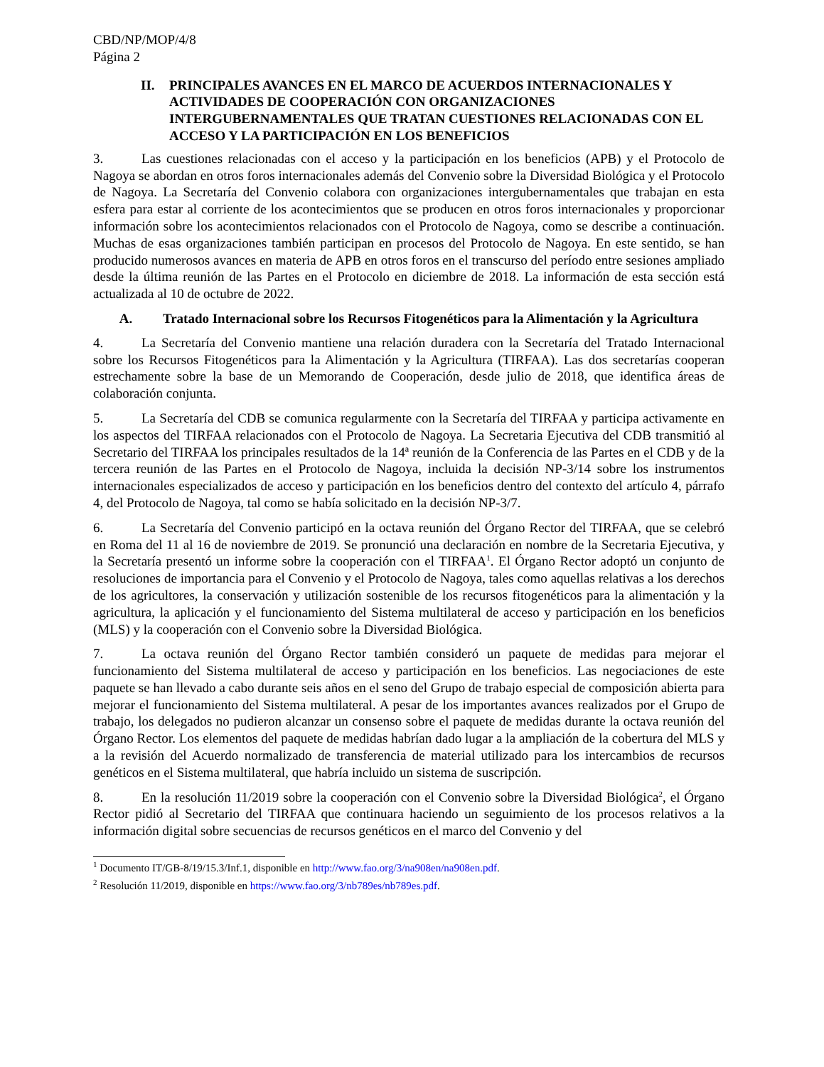CBD/NP/MOP/4/8
Página 2
II. PRINCIPALES AVANCES EN EL MARCO DE ACUERDOS INTERNACIONALES Y ACTIVIDADES DE COOPERACIÓN CON ORGANIZACIONES INTERGUBERNAMENTALES QUE TRATAN CUESTIONES RELACIONADAS CON EL ACCESO Y LA PARTICIPACIÓN EN LOS BENEFICIOS
3. Las cuestiones relacionadas con el acceso y la participación en los beneficios (APB) y el Protocolo de Nagoya se abordan en otros foros internacionales además del Convenio sobre la Diversidad Biológica y el Protocolo de Nagoya. La Secretaría del Convenio colabora con organizaciones intergubernamentales que trabajan en esta esfera para estar al corriente de los acontecimientos que se producen en otros foros internacionales y proporcionar información sobre los acontecimientos relacionados con el Protocolo de Nagoya, como se describe a continuación. Muchas de esas organizaciones también participan en procesos del Protocolo de Nagoya. En este sentido, se han producido numerosos avances en materia de APB en otros foros en el transcurso del período entre sesiones ampliado desde la última reunión de las Partes en el Protocolo en diciembre de 2018. La información de esta sección está actualizada al 10 de octubre de 2022.
A. Tratado Internacional sobre los Recursos Fitogenéticos para la Alimentación y la Agricultura
4. La Secretaría del Convenio mantiene una relación duradera con la Secretaría del Tratado Internacional sobre los Recursos Fitogenéticos para la Alimentación y la Agricultura (TIRFAA). Las dos secretarías cooperan estrechamente sobre la base de un Memorando de Cooperación, desde julio de 2018, que identifica áreas de colaboración conjunta.
5. La Secretaría del CDB se comunica regularmente con la Secretaría del TIRFAA y participa activamente en los aspectos del TIRFAA relacionados con el Protocolo de Nagoya. La Secretaria Ejecutiva del CDB transmitió al Secretario del TIRFAA los principales resultados de la 14ª reunión de la Conferencia de las Partes en el CDB y de la tercera reunión de las Partes en el Protocolo de Nagoya, incluida la decisión NP-3/14 sobre los instrumentos internacionales especializados de acceso y participación en los beneficios dentro del contexto del artículo 4, párrafo 4, del Protocolo de Nagoya, tal como se había solicitado en la decisión NP-3/7.
6. La Secretaría del Convenio participó en la octava reunión del Órgano Rector del TIRFAA, que se celebró en Roma del 11 al 16 de noviembre de 2019. Se pronunció una declaración en nombre de la Secretaria Ejecutiva, y la Secretaría presentó un informe sobre la cooperación con el TIRFAA<sup>1</sup>. El Órgano Rector adoptó un conjunto de resoluciones de importancia para el Convenio y el Protocolo de Nagoya, tales como aquellas relativas a los derechos de los agricultores, la conservación y utilización sostenible de los recursos fitogenéticos para la alimentación y la agricultura, la aplicación y el funcionamiento del Sistema multilateral de acceso y participación en los beneficios (MLS) y la cooperación con el Convenio sobre la Diversidad Biológica.
7. La octava reunión del Órgano Rector también consideró un paquete de medidas para mejorar el funcionamiento del Sistema multilateral de acceso y participación en los beneficios. Las negociaciones de este paquete se han llevado a cabo durante seis años en el seno del Grupo de trabajo especial de composición abierta para mejorar el funcionamiento del Sistema multilateral. A pesar de los importantes avances realizados por el Grupo de trabajo, los delegados no pudieron alcanzar un consenso sobre el paquete de medidas durante la octava reunión del Órgano Rector. Los elementos del paquete de medidas habrían dado lugar a la ampliación de la cobertura del MLS y a la revisión del Acuerdo normalizado de transferencia de material utilizado para los intercambios de recursos genéticos en el Sistema multilateral, que habría incluido un sistema de suscripción.
8. En la resolución 11/2019 sobre la cooperación con el Convenio sobre la Diversidad Biológica<sup>2</sup>, el Órgano Rector pidió al Secretario del TIRFAA que continuara haciendo un seguimiento de los procesos relativos a la información digital sobre secuencias de recursos genéticos en el marco del Convenio y del
<sup>1</sup> Documento IT/GB-8/19/15.3/Inf.1, disponible en http://www.fao.org/3/na908en/na908en.pdf.
<sup>2</sup> Resolución 11/2019, disponible en https://www.fao.org/3/nb789es/nb789es.pdf.